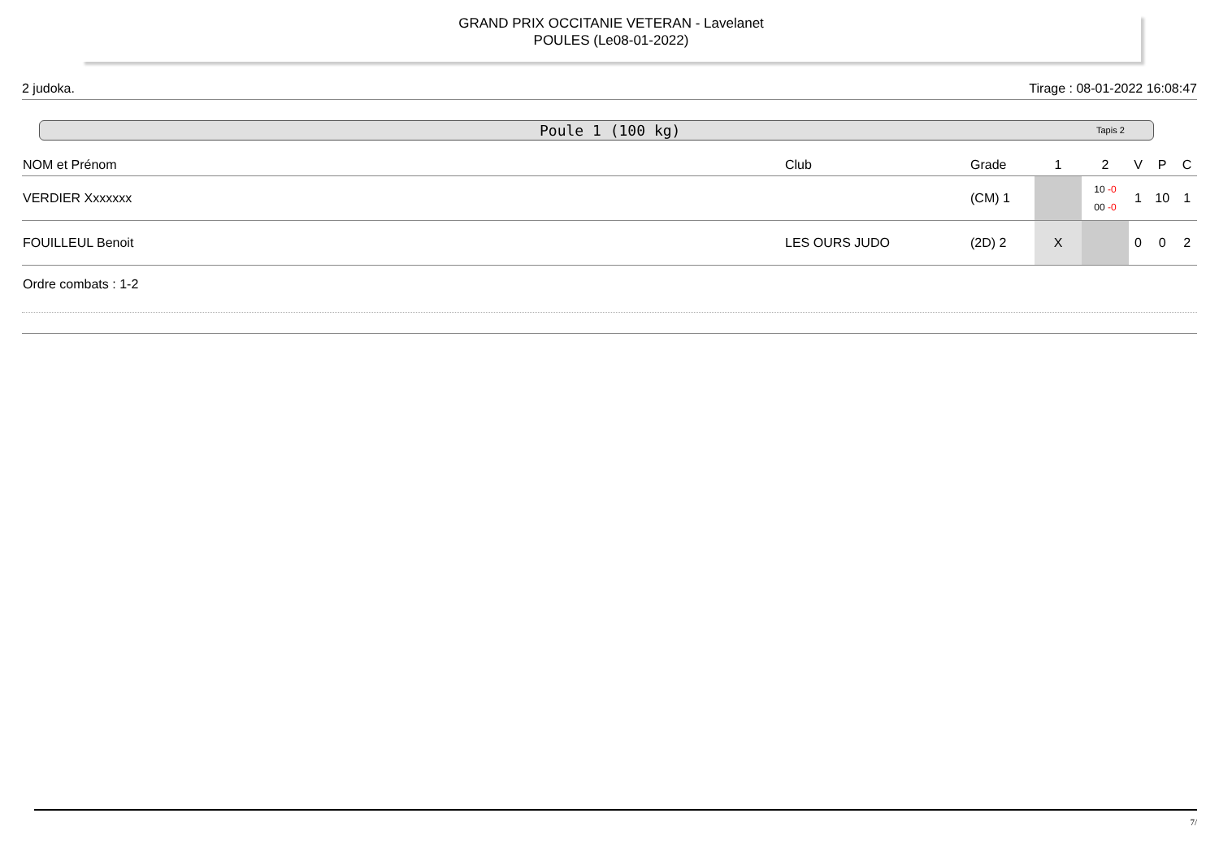GRAND PRIX OCCITANIE VETERAN - Lavelanet
POULES (Le08-01-2022)
2 judoka. Tirage : 08-01-2022 16:08:47
Poule 1 (100 kg) Tapis 2
| NOM et Prénom | Club | Grade | 1 | 2 | V | P | C |
| --- | --- | --- | --- | --- | --- | --- | --- |
| VERDIER Xxxxxxx | | (CM) 1 | | 10 -0 00 -0 | 1 | 10 | 1 |
| FOUILLEUL Benoit | LES OURS JUDO | (2D) 2 | X | | 0 | 0 | 2 |
Ordre combats : 1-2
7/